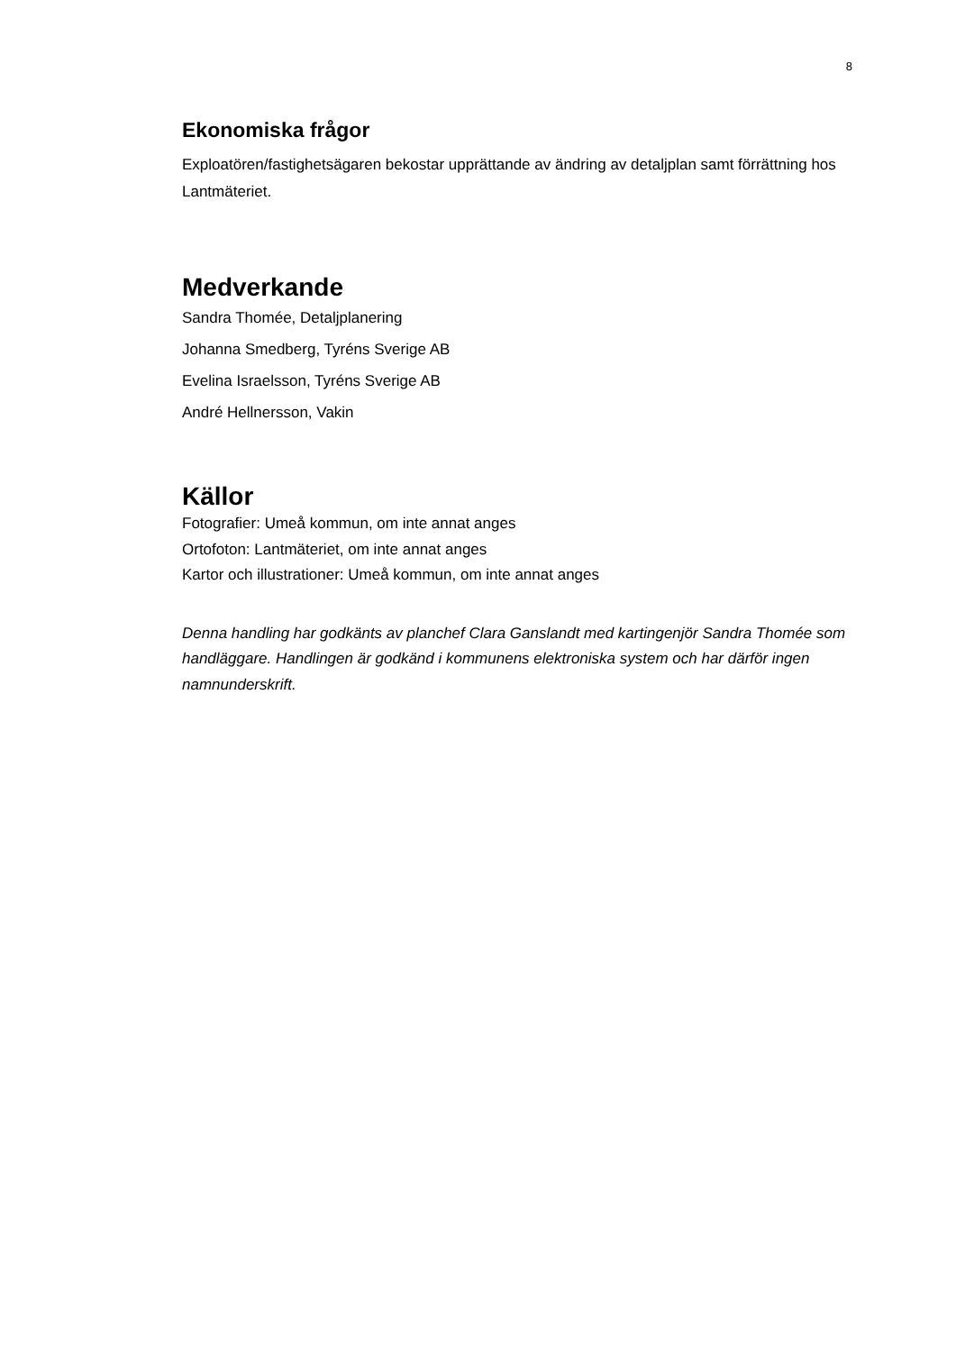8
Ekonomiska frågor
Exploatören/fastighetsägaren bekostar upprättande av ändring av detaljplan samt förrättning hos Lantmäteriet.
Medverkande
Sandra Thomée, Detaljplanering
Johanna Smedberg, Tyréns Sverige AB
Evelina Israelsson, Tyréns Sverige AB
André Hellnersson, Vakin
Källor
Fotografier: Umeå kommun, om inte annat anges
Ortofoton: Lantmäteriet, om inte annat anges
Kartor och illustrationer: Umeå kommun, om inte annat anges
Denna handling har godkänts av planchef Clara Ganslandt med kartingenjör Sandra Thomée som handläggare. Handlingen är godkänd i kommunens elektroniska system och har därför ingen namnunderskrift.